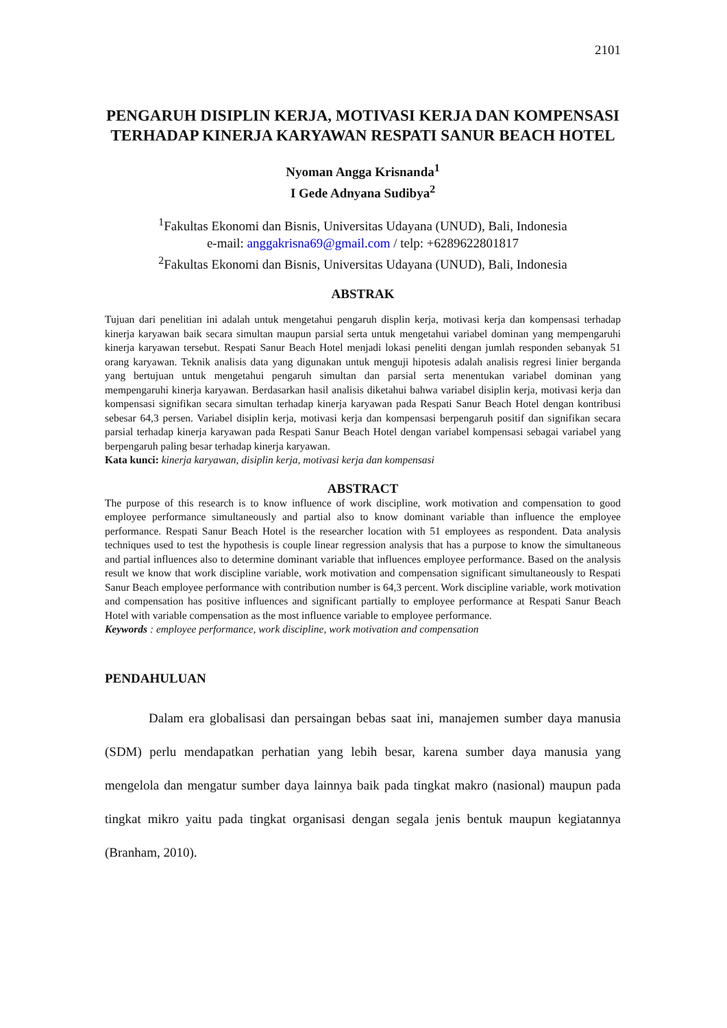2101
PENGARUH DISIPLIN KERJA, MOTIVASI KERJA DAN KOMPENSASI TERHADAP KINERJA KARYAWAN RESPATI SANUR BEACH HOTEL
Nyoman Angga Krisnanda<sup>1</sup>
I Gede Adnyana Sudibya<sup>2</sup>
<sup>1</sup> Fakultas Ekonomi dan Bisnis, Universitas Udayana (UNUD), Bali, Indonesia
e-mail: anggakrisna69@gmail.com / telp: +6289622801817
<sup>2</sup> Fakultas Ekonomi dan Bisnis, Universitas Udayana (UNUD), Bali, Indonesia
ABSTRAK
Tujuan dari penelitian ini adalah untuk mengetahui pengaruh displin kerja, motivasi kerja dan kompensasi terhadap kinerja karyawan baik secara simultan maupun parsial serta untuk mengetahui variabel dominan yang mempengaruhi kinerja karyawan tersebut. Respati Sanur Beach Hotel menjadi lokasi peneliti dengan jumlah responden sebanyak 51 orang karyawan. Teknik analisis data yang digunakan untuk menguji hipotesis adalah analisis regresi linier berganda yang bertujuan untuk mengetahui pengaruh simultan dan parsial serta menentukan variabel dominan yang mempengaruhi kinerja karyawan. Berdasarkan hasil analisis diketahui bahwa variabel disiplin kerja, motivasi kerja dan kompensasi signifikan secara simultan terhadap kinerja karyawan pada Respati Sanur Beach Hotel dengan kontribusi sebesar 64,3 persen. Variabel disiplin kerja, motivasi kerja dan kompensasi berpengaruh positif dan signifikan secara parsial terhadap kinerja karyawan pada Respati Sanur Beach Hotel dengan variabel kompensasi sebagai variabel yang berpengaruh paling besar terhadap kinerja karyawan.
Kata kunci: kinerja karyawan, disiplin kerja, motivasi kerja dan kompensasi
ABSTRACT
The purpose of this research is to know influence of work discipline, work motivation and compensation to good employee performance simultaneously and partial also to know dominant variable than influence the employee performance. Respati Sanur Beach Hotel is the researcher location with 51 employees as respondent. Data analysis techniques used to test the hypothesis is couple linear regression analysis that has a purpose to know the simultaneous and partial influences also to determine dominant variable that influences employee performance. Based on the analysis result we know that work discipline variable, work motivation and compensation significant simultaneously to Respati Sanur Beach employee performance with contribution number is 64,3 percent. Work discipline variable, work motivation and compensation has positive influences and significant partially to employee performance at Respati Sanur Beach Hotel with variable compensation as the most influence variable to employee performance.
Keywords : employee performance, work discipline, work motivation and compensation
PENDAHULUAN
Dalam era globalisasi dan persaingan bebas saat ini, manajemen sumber daya manusia (SDM) perlu mendapatkan perhatian yang lebih besar, karena sumber daya manusia yang mengelola dan mengatur sumber daya lainnya baik pada tingkat makro (nasional) maupun pada tingkat mikro yaitu pada tingkat organisasi dengan segala jenis bentuk maupun kegiatannya (Branham, 2010).